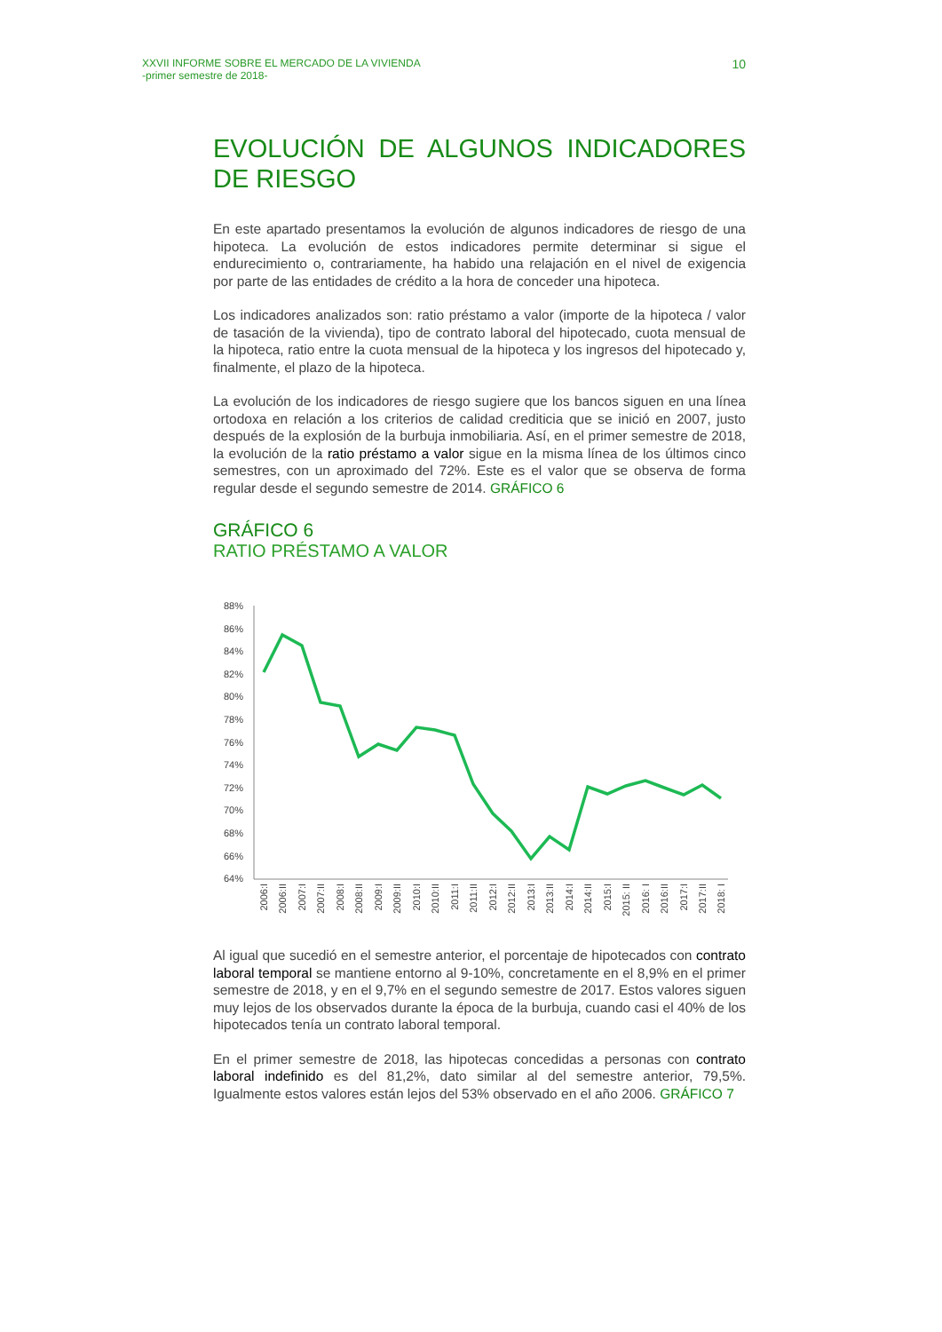XXVII INFORME SOBRE EL MERCADO DE LA VIVIENDA
-primer semestre de 2018-
10
EVOLUCIÓN DE ALGUNOS INDICADORES DE RIESGO
En este apartado presentamos la evolución de algunos indicadores de riesgo de una hipoteca. La evolución de estos indicadores permite determinar si sigue el endurecimiento o, contrariamente, ha habido una relajación en el nivel de exigencia por parte de las entidades de crédito a la hora de conceder una hipoteca.
Los indicadores analizados son: ratio préstamo a valor (importe de la hipoteca / valor de tasación de la vivienda), tipo de contrato laboral del hipotecado, cuota mensual de la hipoteca, ratio entre la cuota mensual de la hipoteca y los ingresos del hipotecado y, finalmente, el plazo de la hipoteca.
La evolución de los indicadores de riesgo sugiere que los bancos siguen en una línea ortodoxa en relación a los criterios de calidad crediticia que se inició en 2007, justo después de la explosión de la burbuja inmobiliaria. Así, en el primer semestre de 2018, la evolución de la ratio préstamo a valor sigue en la misma línea de los últimos cinco semestres, con un aproximado del 72%. Este es el valor que se observa de forma regular desde el segundo semestre de 2014. GRÁFICO 6
GRÁFICO 6
RATIO PRÉSTAMO A VALOR
88%
86%
84%
82%
80%
78%
76%
74%
72%
70%
68%
66%
64%
2006:I
2006:II
2007:I
2007:II
2008:I
2008:II
2009:I
2009:II
2010:I
2010:II
2011:I
2011:II
2012:I
2012:II
2013:I
2013:II
2014:I
2014:II
2015:I
2015: II
2016: I
2016:II
2017:I
2017:II
2018: I
Al igual que sucedió en el semestre anterior, el porcentaje de hipotecados con contrato laboral temporal se mantiene entorno al 9-10%, concretamente en el 8,9% en el primer semestre de 2018, y en el 9,7% en el segundo semestre de 2017. Estos valores siguen muy lejos de los observados durante la época de la burbuja, cuando casi el 40% de los hipotecados tenía un contrato laboral temporal.
En el primer semestre de 2018, las hipotecas concedidas a personas con contrato laboral indefinido es del 81,2%, dato similar al del semestre anterior, 79,5%. Igualmente estos valores están lejos del 53% observado en el año 2006. GRÁFICO 7